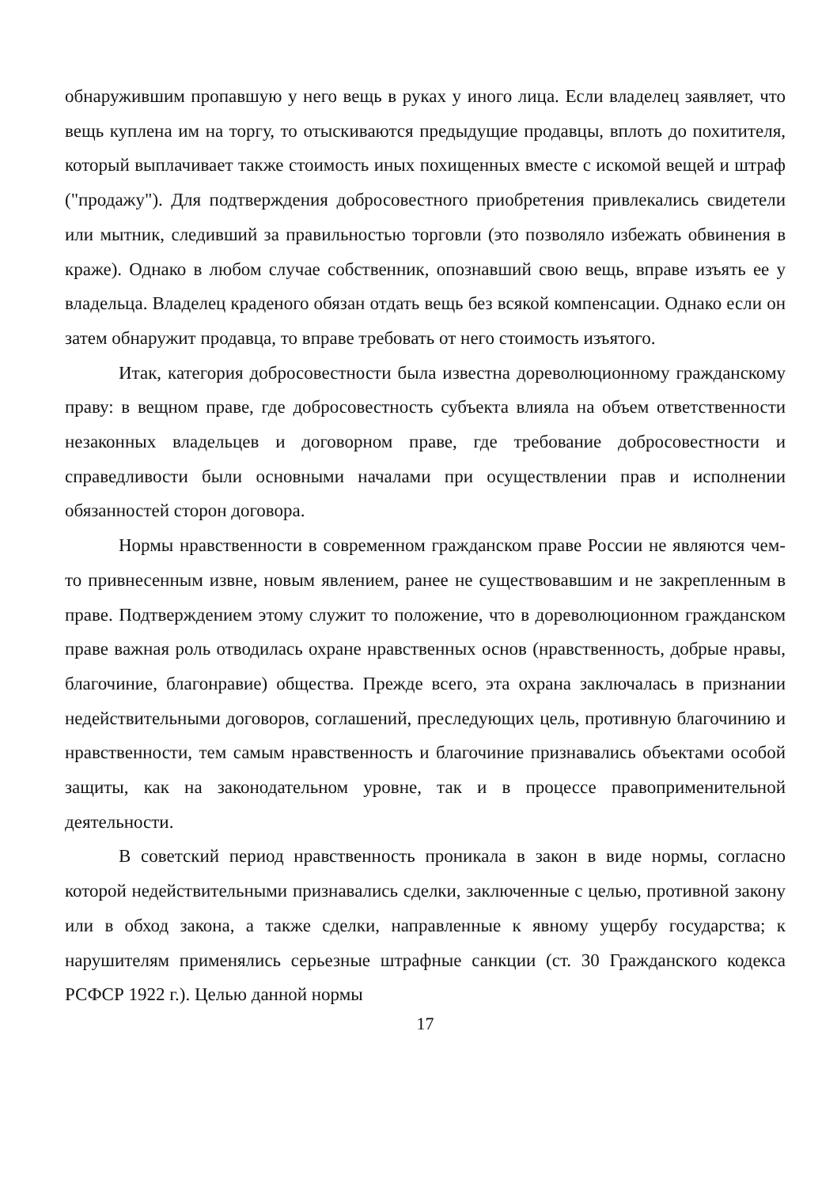обнаружившим пропавшую у него вещь в руках у иного лица. Если владелец заявляет, что вещь куплена им на торгу, то отыскиваются предыдущие продавцы, вплоть до похитителя, который выплачивает также стоимость иных похищенных вместе с искомой вещей и штраф ("продажу"). Для подтверждения добросовестного приобретения привлекались свидетели или мытник, следивший за правильностью торговли (это позволяло избежать обвинения в краже). Однако в любом случае собственник, опознавший свою вещь, вправе изъять ее у владельца. Владелец краденого обязан отдать вещь без всякой компенсации. Однако если он затем обнаружит продавца, то вправе требовать от него стоимость изъятого.
Итак, категория добросовестности была известна дореволюционному гражданскому праву: в вещном праве, где добросовестность субъекта влияла на объем ответственности незаконных владельцев и договорном праве, где требование добросовестности и справедливости были основными началами при осуществлении прав и исполнении обязанностей сторон договора.
Нормы нравственности в современном гражданском праве России не являются чем-то привнесенным извне, новым явлением, ранее не существовавшим и не закрепленным в праве. Подтверждением этому служит то положение, что в дореволюционном гражданском праве важная роль отводилась охране нравственных основ (нравственность, добрые нравы, благочиние, благонравие) общества. Прежде всего, эта охрана заключалась в признании недействительными договоров, соглашений, преследующих цель, противную благочинию и нравственности, тем самым нравственность и благочиние признавались объектами особой защиты, как на законодательном уровне, так и в процессе правоприменительной деятельности.
В советский период нравственность проникала в закон в виде нормы, согласно которой недействительными признавались сделки, заключенные с целью, противной закону или в обход закона, а также сделки, направленные к явному ущербу государства; к нарушителям применялись серьезные штрафные санкции (ст. 30 Гражданского кодекса РСФСР 1922 г.). Целью данной нормы
17